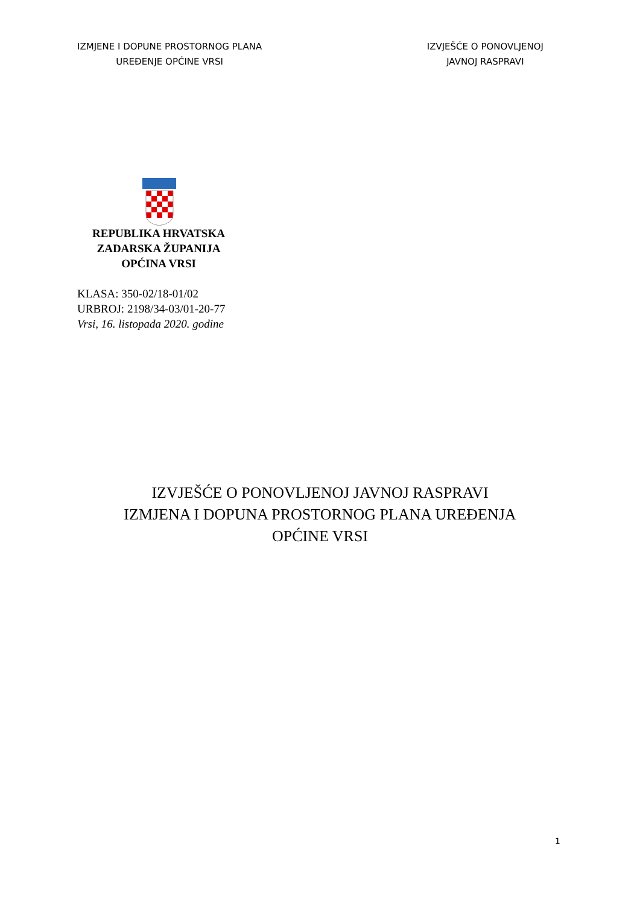IZMJENE I DOPUNE PROSTORNOG PLANA
UREĐENJE OPĆINE VRSI
IZVJEŠĆE O PONOVLJENOJ
JAVNOJ RASPRAVI
REPUBLIKA HRVATSKA
ZADARSKA ŽUPANIJA
OPĆINA VRSI
KLASA: 350-02/18-01/02
URBROJ: 2198/34-03/01-20-77
Vrsi, 16. listopada 2020. godine
IZVJEŠĆE O PONOVLJENOJ JAVNOJ RASPRAVI
IZMJENA I DOPUNA PROSTORNOG PLANA UREĐENJA
OPĆINE VRSI
1